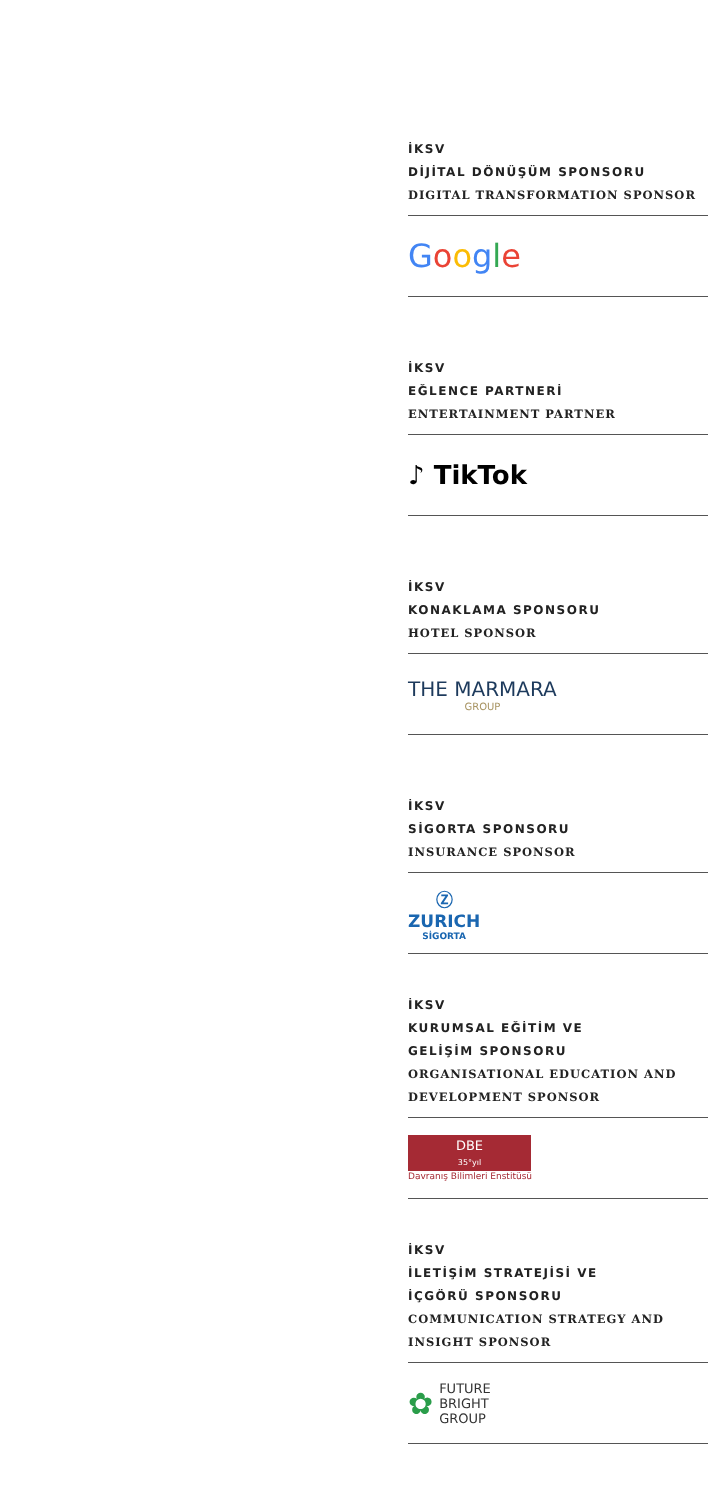İKSV
DİJİTAL DÖNÜŞÜM SPONSORU
DIGITAL TRANSFORMATION SPONSOR
Google
İKSV
EĞLENCE PARTNERİ
ENTERTAINMENT PARTNER
♪ TikTok
İKSV
KONAKLAMA SPONSORU
HOTEL SPONSOR
THE MARMARA
GROUP
İKSV
SİGORTA SPONSORU
INSURANCE SPONSOR
Ⓩ
ZURICH
SİGORTA
İKSV
KURUMSAL EĞİTİM VE
GELİŞİM SPONSORU
ORGANISATIONAL EDUCATION AND
DEVELOPMENT SPONSOR
DBE
35°yıl
Davranış Bilimleri Enstitüsü
İKSV
İLETİŞİM STRATEJİSİ VE
İÇGÖRÜ SPONSORU
COMMUNICATION STRATEGY AND
INSIGHT SPONSOR
✿
FUTURE
BRIGHT
GROUP